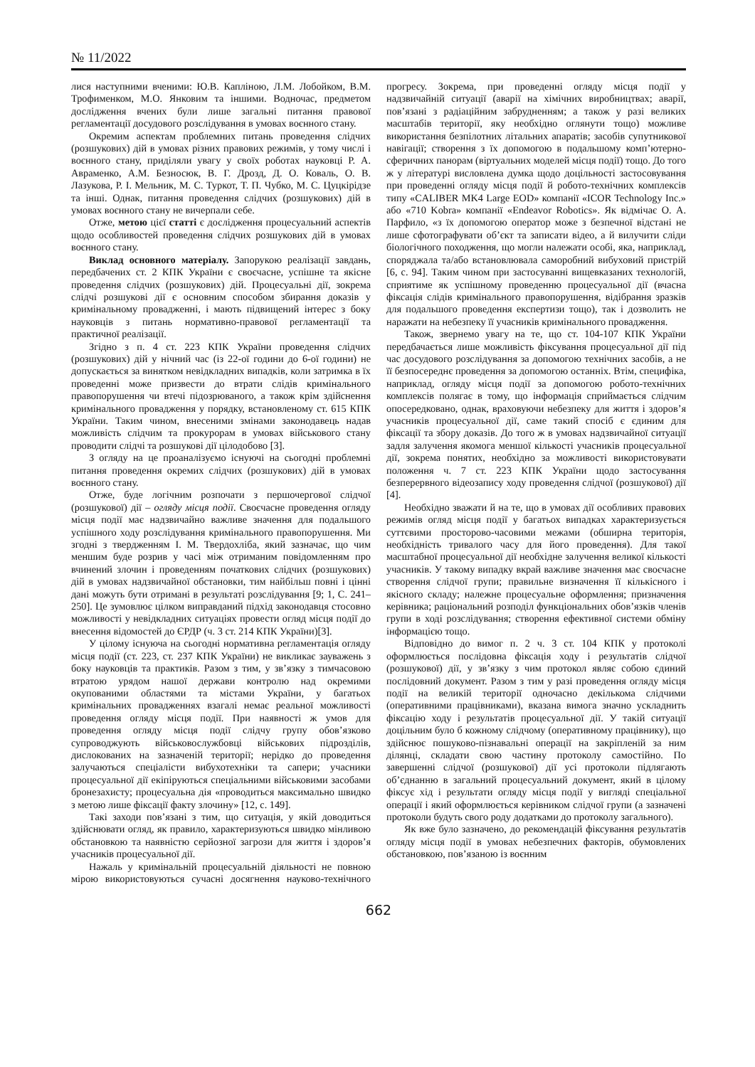№ 11/2022
лися наступними вченими: Ю.В. Капліною, Л.М. Лобойком, В.М. Трофименком, М.О. Янковим та іншими. Водночас, предметом дослідження вчених були лише загальні питання правової регламентації досудового розслідування в умовах воєнного стану.
Окремим аспектам проблемних питань проведення слідчих (розшукових) дій в умовах різних правових режимів, у тому числі і воєнного стану, приділяли увагу у своїх роботах науковці Р. А. Авраменко, А.М. Безносюк, В. Г. Дрозд, Д. О. Коваль, О. В. Лазукова, Р. І. Мельник, М. С. Туркот, Т. П. Чубко, М. С. Цуцкірідзе та інші. Однак, питання проведення слідчих (розшукових) дій в умовах воєнного стану не вичерпали себе.
Отже, метою цієї статті є дослідження процесуальний аспектів щодо особливостей проведення слідчих розшукових дій в умовах воєнного стану.
Виклад основного матеріалу. Запорукою реалізації завдань, передбачених ст. 2 КПК України є своєчасне, успішне та якісне проведення слідчих (розшукових) дій. Процесуальні дії, зокрема слідчі розшукові дії є основним способом збирання доказів у кримінальному провадженні, і мають підвищений інтерес з боку науковців з питань нормативно-правової регламентації та практичної реалізації.
Згідно з п. 4 ст. 223 КПК України проведення слідчих (розшукових) дій у нічний час (із 22-ої години до 6-ої години) не допускається за винятком невідкладних випадків, коли затримка в їх проведенні може призвести до втрати слідів кримінального правопорушення чи втечі підозрюваного, а також крім здійснення кримінального провадження у порядку, встановленому ст. 615 КПК України. Таким чином, внесеними змінами законодавець надав можливість слідчим та прокурорам в умовах військового стану проводити слідчі та розшукові дії цілодобово [3].
З огляду на це проаналізуємо існуючі на сьогодні проблемні питання проведення окремих слідчих (розшукових) дій в умовах воєнного стану.
Отже, буде логічним розпочати з першочергової слідчої (розшукової) дії – огляду місця події. Своєчасне проведення огляду місця події має надзвичайно важливе значення для подальшого успішного ходу розслідування кримінального правопорушення. Ми згодні з твердженням І. М. Твердохліба, який зазначає, що чим меншим буде розрив у часі між отриманим повідомленням про вчинений злочин і проведенням початкових слідчих (розшукових) дій в умовах надзвичайної обстановки, тим найбільш повні і цінні дані можуть бути отримані в результаті розслідування [9; 1, С. 241–250]. Це зумовлює цілком виправданий підхід законодавця стосовно можливості у невідкладних ситуаціях провести огляд місця події до внесення відомостей до ЄРДР (ч. 3 ст. 214 КПК України)[3].
У цілому існуюча на сьогодні нормативна регламентація огляду місця події (ст. 223, ст. 237 КПК України) не викликає зауважень з боку науковців та практиків. Разом з тим, у зв’язку з тимчасовою втратою урядом нашої держави контролю над окремими окупованими областями та містами України, у багатьох кримінальних провадженнях взагалі немає реальної можливості проведення огляду місця події. При наявності ж умов для проведення огляду місця події слідчу групу обов’язково супроводжують військовослужбовці військових підрозділів, дислокованих на зазначеній території; нерідко до проведення залучаються спеціалісти вибухотехніки та сапери; учасники процесуальної дії екіпіруються спеціальними військовими засобами бронезахисту; процесуальна дія «проводиться максимально швидко з метою лише фіксації факту злочину» [12, с. 149].
Такі заходи пов’язані з тим, що ситуація, у якій доводиться здійснювати огляд, як правило, характеризуються швидко мінливою обстановкою та наявністю серйозної загрози для життя і здоров’я учасників процесуальної дії.
Нажаль у кримінальній процесуальній діяльності не повною мірою використовуються сучасні досягнення науково-технічного прогресу. Зокрема, при проведенні огляду місця події у надзвичайній ситуації (аварії на хімічних виробництвах; аварії, пов’язані з радіаційним забрудненням; а також у разі великих масштабів території, яку необхідно оглянути тощо) можливе використання безпілотних літальних апаратів; засобів супутникової навігації; створення з їх допомогою в подальшому комп’ютерно-сферичних панорам (віртуальних моделей місця події) тощо. До того ж у літературі висловлена думка щодо доцільності застосовування при проведенні огляду місця події й робото-технічних комплексів типу «CALIBER MK4 Large EOD» компанії «ICOR Technology Inc.» або «710 Kobra» компанії «Endeavor Robotics». Як відмічає О. А. Парфило, «з їх допомогою оператор може з безпечної відстані не лише сфотографувати об’єкт та записати відео, а й вилучити сліди біологічного походження, що могли належати особі, яка, наприклад, споряджала та/або встановлювала саморобний вибуховий пристрій [6, с. 94]. Таким чином при застосуванні вищевказаних технологій, сприятиме як успішному проведенню процесуальної дії (вчасна фіксація слідів кримінального правопорушення, відібрання зразків для подальшого проведення експертизи тощо), так і дозволить не наражати на небезпеку її учасників кримінального провадження.
Також, звернемо увагу на те, що ст. 104-107 КПК України передбачається лише можливість фіксування процесуальної дії під час досудового розслідування за допомогою технічних засобів, а не її безпосереднє проведення за допомогою останніх. Втім, специфіка, наприклад, огляду місця події за допомогою робото-технічних комплексів полягає в тому, що інформація сприймається слідчим опосередковано, однак, враховуючи небезпеку для життя і здоров’я учасників процесуальної дії, саме такий спосіб є єдиним для фіксації та збору доказів. До того ж в умовах надзвичайної ситуації задля залучення якомога меншої кількості учасників процесуальної дії, зокрема понятих, необхідно за можливості використовувати положення ч. 7 ст. 223 КПК України щодо застосування безперервного відеозапису ходу проведення слідчої (розшукової) дії [4].
Необхідно зважати й на те, що в умовах дії особливих правових режимів огляд місця події у багатьох випадках характеризується суттєвими просторово-часовими межами (обширна територія, необхідність тривалого часу для його проведення). Для такої масштабної процесуальної дії необхідне залучення великої кількості учасників. У такому випадку вкрай важливе значення має своєчасне створення слідчої групи; правильне визначення її кількісного і якісного складу; належне процесуальне оформлення; призначення керівника; раціональний розподіл функціональних обов’язків членів групи в ході розслідування; створення ефективної системи обміну інформацією тощо.
Відповідно до вимог п. 2 ч. 3 ст. 104 КПК у протоколі оформлюється послідовна фіксація ходу і результатів слідчої (розшукової) дії, у зв’язку з чим протокол являє собою єдиний послідовний документ. Разом з тим у разі проведення огляду місця події на великій території одночасно декількома слідчими (оперативними працівниками), вказана вимога значно ускладнить фіксацію ходу і результатів процесуальної дії. У такій ситуації доцільним було б кожному слідчому (оперативному працівнику), що здійснює пошуково-пізнавальні операції на закріпленій за ним ділянці, складати свою частину протоколу самостійно. По завершенні слідчої (розшукової) дії усі протоколи підлягають об’єднанню в загальний процесуальний документ, який в цілому фіксує хід і результати огляду місця події у вигляді спеціальної операції і який оформлюється керівником слідчої групи (а зазначені протоколи будуть свого роду додатками до протоколу загального).
Як вже було зазначено, до рекомендацій фіксування результатів огляду місця події в умовах небезпечних факторів, обумовлених обстановкою, пов’язаною із воєнним
662